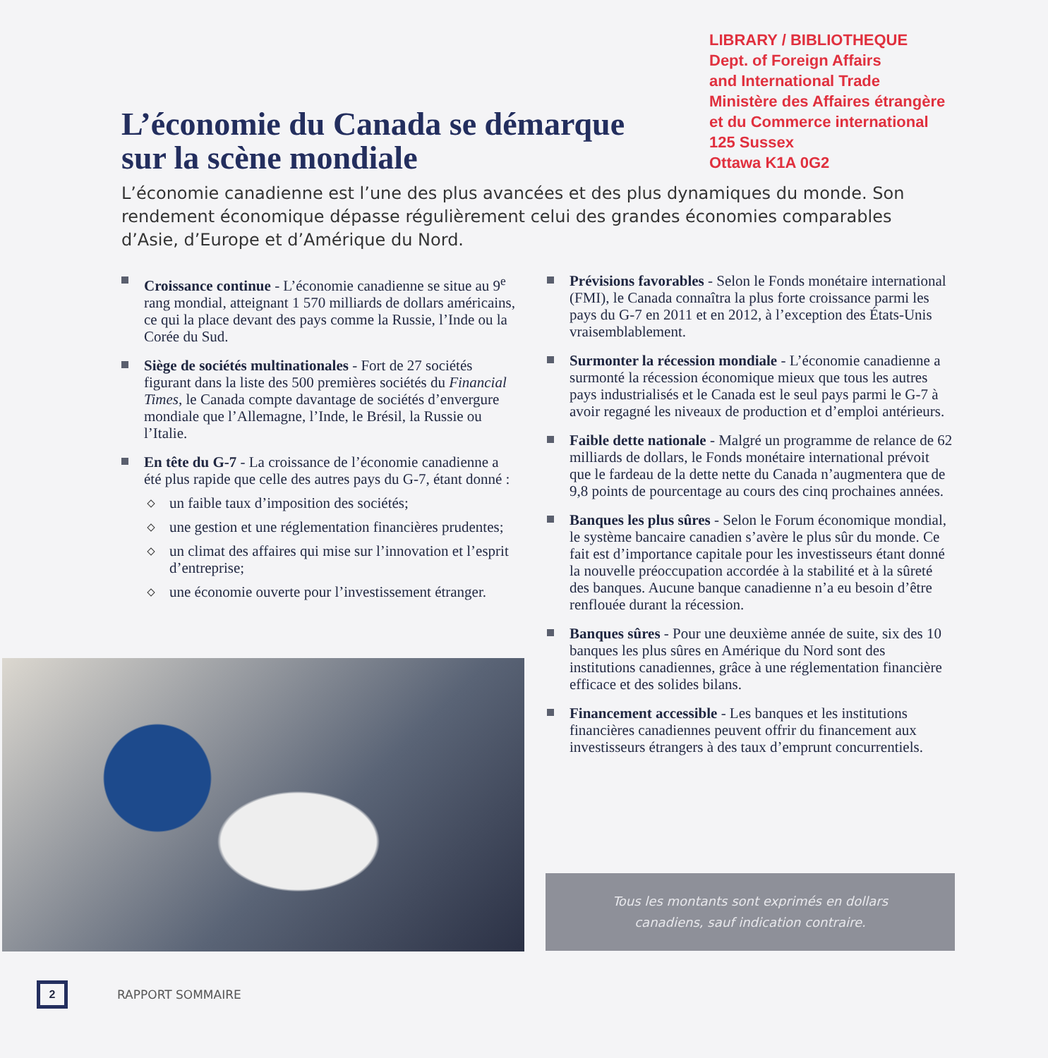LIBRARY / BIBLIOTHEQUE
Dept. of Foreign Affairs
and International Trade
Ministère des Affaires étrangère
et du Commerce international
125 Sussex
Ottawa K1A 0G2
L’économie du Canada se démarque
sur la scène mondiale
L’économie canadienne est l’une des plus avancées et des plus dynamiques du monde. Son rendement économique dépasse régulièrement celui des grandes économies comparables d’Asie, d’Europe et d’Amérique du Nord.
Croissance continue - L’économie canadienne se situe au 9<sup>e</sup> rang mondial, atteignant 1 570 milliards de dollars américains, ce qui la place devant des pays comme la Russie, l’Inde ou la Corée du Sud.
Siège de sociétés multinationales - Fort de 27 sociétés figurant dans la liste des 500 premières sociétés du Financial Times, le Canada compte davantage de sociétés d’envergure mondiale que l’Allemagne, l’Inde, le Brésil, la Russie ou l’Italie.
En tête du G-7 - La croissance de l’économie canadienne a été plus rapide que celle des autres pays du G-7, étant donné :
un faible taux d’imposition des sociétés;
une gestion et une réglementation financières prudentes;
un climat des affaires qui mise sur l’innovation et l’esprit d’entreprise;
une économie ouverte pour l’investissement étranger.
Prévisions favorables - Selon le Fonds monétaire international (FMI), le Canada connaîtra la plus forte croissance parmi les pays du G-7 en 2011 et en 2012, à l’exception des États-Unis vraisemblablement.
Surmonter la récession mondiale - L’économie canadienne a surmonté la récession économique mieux que tous les autres pays industrialisés et le Canada est le seul pays parmi le G-7 à avoir regagné les niveaux de production et d’emploi antérieurs.
Faible dette nationale - Malgré un programme de relance de 62 milliards de dollars, le Fonds monétaire international prévoit que le fardeau de la dette nette du Canada n’augmentera que de 9,8 points de pourcentage au cours des cinq prochaines années.
Banques les plus sûres - Selon le Forum économique mondial, le système bancaire canadien s’avère le plus sûr du monde. Ce fait est d’importance capitale pour les investisseurs étant donné la nouvelle préoccupation accordée à la stabilité et à la sûreté des banques. Aucune banque canadienne n’a eu besoin d’être renflouée durant la récession.
Banques sûres - Pour une deuxième année de suite, six des 10 banques les plus sûres en Amérique du Nord sont des institutions canadiennes, grâce à une réglementation financière efficace et des solides bilans.
Financement accessible - Les banques et les institutions financières canadiennes peuvent offrir du financement aux investisseurs étrangers à des taux d’emprunt concurrentiels.
Tous les montants sont exprimés en dollars
canadiens, sauf indication contraire.
2
RAPPORT SOMMAIRE